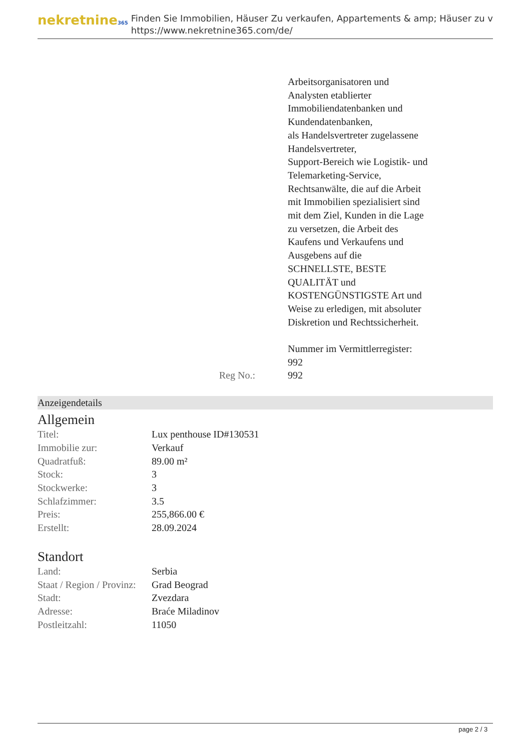nekretnine365
Finden Sie Immobilien, Häuser Zu verkaufen, Appartements & amp; Häuser zu v
https://www.nekretnine365.com/de/
Arbeitsorganisatoren und Analysten etablierter Immobiliendatenbanken und Kundendatenbanken,
als Handelsvertreter zugelassene Handelsvertreter,
Support-Bereich wie Logistik- und Telemarketing-Service,
Rechtsanwälte, die auf die Arbeit mit Immobilien spezialisiert sind
mit dem Ziel, Kunden in die Lage zu versetzen, die Arbeit des Kaufens und Verkaufens und Ausgebens auf die SCHNELLSTE, BESTE QUALITÄT und KOSTENGÜNSTIGSTE Art und Weise zu erledigen, mit absoluter Diskretion und Rechtssicherheit.
Nummer im Vermittlerregister: 992
Reg No.: 992
Anzeigendetails
Allgemein
| Titel: | Lux penthouse ID#130531 |
| Immobilie zur: | Verkauf |
| Quadratfuß: | 89.00 m² |
| Stock: | 3 |
| Stockwerke: | 3 |
| Schlafzimmer: | 3.5 |
| Preis: | 255,866.00 € |
| Erstellt: | 28.09.2024 |
Standort
| Land: | Serbia |
| Staat / Region / Provinz: | Grad Beograd |
| Stadt: | Zvezdara |
| Adresse: | Braće Miladinov |
| Postleitzahl: | 11050 |
page 2 / 3